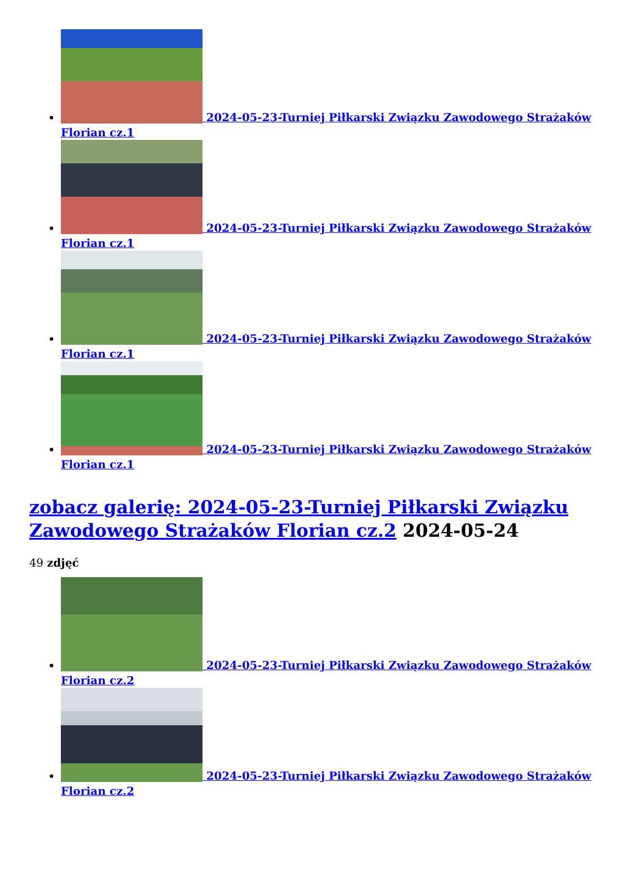2024-05-23-Turniej Piłkarski Związku Zawodowego Strażaków Florian cz.1
2024-05-23-Turniej Piłkarski Związku Zawodowego Strażaków Florian cz.1
2024-05-23-Turniej Piłkarski Związku Zawodowego Strażaków Florian cz.1
2024-05-23-Turniej Piłkarski Związku Zawodowego Strażaków Florian cz.1
zobacz galerię: 2024-05-23-Turniej Piłkarski Związku Zawodowego Strażaków Florian cz.2 2024-05-24
49 zdjęć
2024-05-23-Turniej Piłkarski Związku Zawodowego Strażaków Florian cz.2
2024-05-23-Turniej Piłkarski Związku Zawodowego Strażaków Florian cz.2